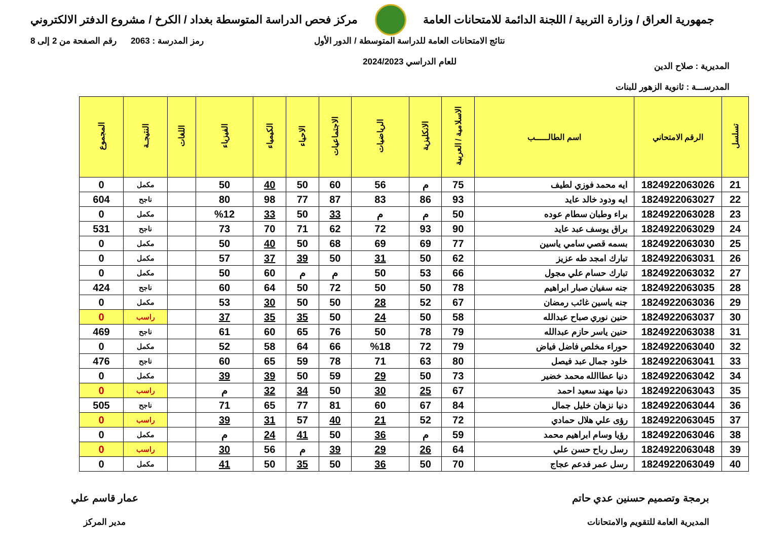جمهورية العراق / وزارة التربية / اللجنة الدائمة للامتحانات العامة
مركز فحص الدراسة المتوسطة بغداد / الكرخ / مشروع الدفتر الالكتروني
المديرية : صلاح الدين
المدرســـة : ثانوية الزهور للبنات
نتائج الامتحانات العامة للدراسة المتوسطة / الدور الأول
للعام الدراسي 2024/2023
رمز المدرسة : 2063 رقم الصفحة من 2 إلى 8
| تسلسل | الرقم الامتحاني | اسم الطالـــــب | الاسلامية / العربية | الانكليزية | الرياضيات | الاجتماعيات | الاحياء | الكيمياء | الفيزياء | اللغات | النتيجـة | المجموع |
| --- | --- | --- | --- | --- | --- | --- | --- | --- | --- | --- | --- | --- |
| 21 | 1824922063026 | ايه محمد فوزي لطيف | 75 | م | 56 | 60 | 50 | 40 | 50 | | مكمل | 0 |
| 22 | 1824922063027 | ايه ودود خالد عايد | 93 | 86 | 83 | 87 | 77 | 98 | 80 | | ناجح | 604 |
| 23 | 1824922063028 | براء وطبان سطام عوده | 50 | م | م | 33 | 50 | 33 | %12 | | مكمل | 0 |
| 24 | 1824922063029 | براق يوسف عبد عايد | 90 | 93 | 72 | 62 | 71 | 70 | 73 | | ناجح | 531 |
| 25 | 1824922063030 | بسمه قصي سامي ياسين | 77 | 69 | 69 | 68 | 50 | 40 | 50 | | مكمل | 0 |
| 26 | 1824922063031 | تبارك امجد طه عزيز | 62 | 50 | 31 | 50 | 39 | 37 | 57 | | مكمل | 0 |
| 27 | 1824922063032 | تبارك حسام علي مجول | 66 | 53 | 50 | م | م | 60 | 50 | | مكمل | 0 |
| 28 | 1824922063035 | جنه سفيان صبار ابراهيم | 78 | 50 | 50 | 72 | 50 | 64 | 60 | | ناجح | 424 |
| 29 | 1824922063036 | جنه ياسين غائب رمضان | 67 | 52 | 28 | 50 | 50 | 30 | 53 | | مكمل | 0 |
| 30 | 1824922063037 | حنين نوري صباح عبدالله | 58 | 50 | 24 | 50 | 35 | 35 | 37 | | راسب | 0 |
| 31 | 1824922063038 | حنين ياسر حازم عبدالله | 79 | 78 | 50 | 76 | 65 | 60 | 61 | | ناجح | 469 |
| 32 | 1824922063040 | حوراء مخلص فاضل فياض | 79 | 72 | %18 | 66 | 64 | 58 | 52 | | مكمل | 0 |
| 33 | 1824922063041 | خلود جمال عبد فيصل | 80 | 63 | 71 | 78 | 59 | 65 | 60 | | ناجح | 476 |
| 34 | 1824922063042 | دنيا عطاالله محمد خضير | 73 | 50 | 29 | 59 | 50 | 39 | 39 | | مكمل | 0 |
| 35 | 1824922063043 | دنيا مهند سعيد احمد | 67 | 25 | 30 | 50 | 34 | 32 | م | | راسب | 0 |
| 36 | 1824922063044 | دنيا نزهان خليل جمال | 84 | 67 | 60 | 81 | 77 | 65 | 71 | | ناجح | 505 |
| 37 | 1824922063045 | رؤى علي هلال حمادي | 72 | 52 | 21 | 40 | 57 | 31 | 39 | | راسب | 0 |
| 38 | 1824922063046 | رؤيا وسام ابراهيم محمد | 59 | م | 36 | 50 | 41 | 24 | م | | مكمل | 0 |
| 39 | 1824922063048 | رسل رباح حسن علي | 64 | 26 | 29 | 39 | م | 56 | 30 | | راسب | 0 |
| 40 | 1824922063049 | رسل عمر فدعم عجاج | 70 | 50 | 36 | 50 | 35 | 50 | 41 | | مكمل | 0 |
برمجة وتصميم حسنين عدي حاتم
المديرية العامة للتقويم والامتحانات
عمار قاسم علي
مدير المركز